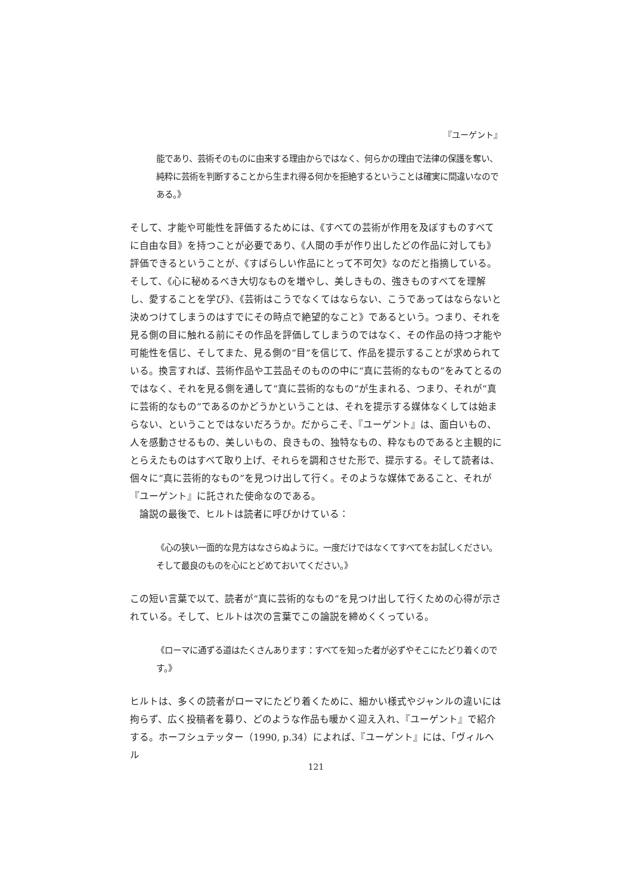『ユーゲント』
能であり、芸術そのものに由来する理由からではなく、何らかの理由で法律の保護を奪い、純粋に芸術を判断することから生まれ得る何かを拒絶するということは確実に間違いなのである。》
そして、才能や可能性を評価するためには、《すべての芸術が作用を及ぼすものすべてに自由な目》を持つことが必要であり、《人間の手が作り出したどの作品に対しても》評価できるということが、《すばらしい作品にとって不可欠》なのだと指摘している。そして、《心に秘めるべき大切なものを増やし、美しきもの、強きものすべてを理解し、愛することを学び》、《芸術はこうでなくてはならない、こうであってはならないと決めつけてしまうのはすでにその時点で絶望的なこと》であるという。つまり、それを見る側の目に触れる前にその作品を評価してしまうのではなく、その作品の持つ才能や可能性を信じ、そしてまた、見る側の“目”を信じて、作品を提示することが求められている。換言すれば、芸術作品や工芸品そのものの中に“真に芸術的なもの”をみてとるのではなく、それを見る側を通して“真に芸術的なもの”が生まれる、つまり、それが“真に芸術的なもの”であるのかどうかということは、それを提示する媒体なくしては始まらない、ということではないだろうか。だからこそ、『ユーゲント』は、面白いもの、人を感動させるもの、美しいもの、良きもの、独特なもの、粋なものであると主観的にとらえたものはすべて取り上げ、それらを調和させた形で、提示する。そして読者は、個々に“真に芸術的なもの”を見つけ出して行く。そのような媒体であること、それが『ユーゲント』に託された使命なのである。
　論説の最後で、ヒルトは読者に呼びかけている：
《心の狭い一面的な見方はなさらぬように。一度だけではなくてすべてをお試しください。そして最良のものを心にとどめておいてください。》
この短い言葉で以て、読者が“真に芸術的なもの”を見つけ出して行くための心得が示されている。そして、ヒルトは次の言葉でこの論説を締めくくっている。
《ローマに通ずる道はたくさんあります：すべてを知った者が必ずやそこにたどり着くのです。》
ヒルトは、多くの読者がローマにたどり着くために、細かい様式やジャンルの違いには拘らず、広く投稿者を募り、どのような作品も暖かく迎え入れ、『ユーゲント』で紹介する。ホーフシュテッター（1990, p.34）によれば、『ユーゲント』には、「ヴィルヘル
121